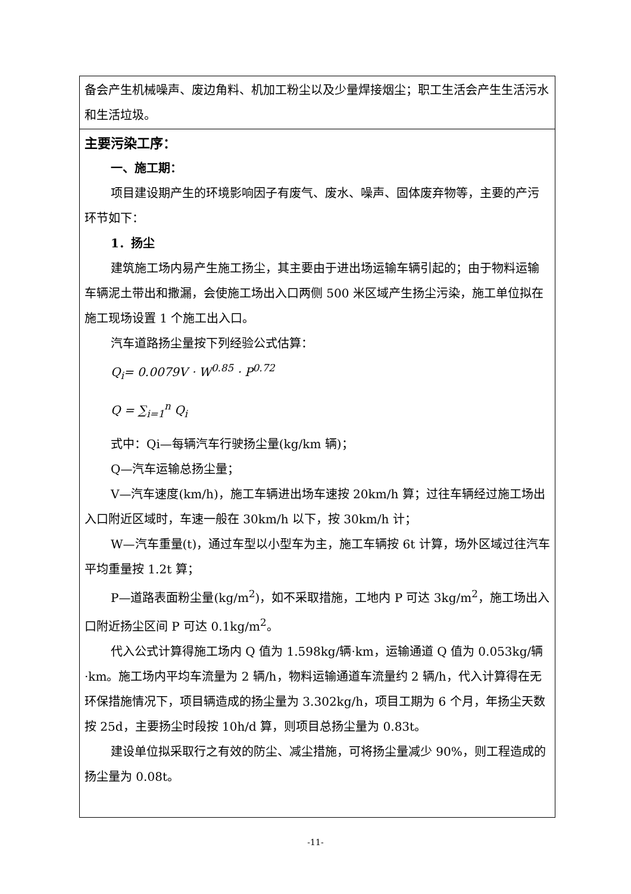| 备会产生机械噪声、废边角料、机加工粉尘以及少量焊接烟尘；职工生活会产生生活污水和生活垃圾。 |
| 主要污染工序： 一、施工期： 项目建设期产生的环境影响因子有废气、废水、噪声、固体废弃物等，主要的产污环节如下： 1．扬尘 建筑施工场内易产生施工扬尘，其主要由于进出场运输车辆引起的；由于物料运输车辆泥土带出和撒漏，会使施工场出入口两侧 500 米区域产生扬尘污染，施工单位拟在施工现场设置 1 个施工出入口。 汽车道路扬尘量按下列经验公式估算： Q<sub>i</sub>= 0.0079V · W<sup>0.85</sup> · P<sup>0.72</sup> Q = ∑<sub>i=1</sub><sup>n</sup> Q<sub>i</sub> 式中：Qi—每辆汽车行驶扬尘量(kg/km 辆)； Q—汽车运输总扬尘量； V—汽车速度(km/h)，施工车辆进出场车速按 20km/h 算；过往车辆经过施工场出入口附近区域时，车速一般在 30km/h 以下，按 30km/h 计； W—汽车重量(t)，通过车型以小型车为主，施工车辆按 6t 计算，场外区域过往汽车平均重量按 1.2t 算； P—道路表面粉尘量(kg/m<sup>2</sup>)，如不采取措施，工地内 P 可达 3kg/m<sup>2</sup>，施工场出入口附近扬尘区间 P 可达 0.1kg/m<sup>2</sup>。 代入公式计算得施工场内 Q 值为 1.598kg/辆·km，运输通道 Q 值为 0.053kg/辆·km。施工场内平均车流量为 2 辆/h，物料运输通道车流量约 2 辆/h，代入计算得在无环保措施情况下，项目辆造成的扬尘量为 3.302kg/h，项目工期为 6 个月，年扬尘天数按 25d，主要扬尘时段按 10h/d 算，则项目总扬尘量为 0.83t。 建设单位拟采取行之有效的防尘、减尘措施，可将扬尘量减少 90%，则工程造成的扬尘量为 0.08t。 |
-11-